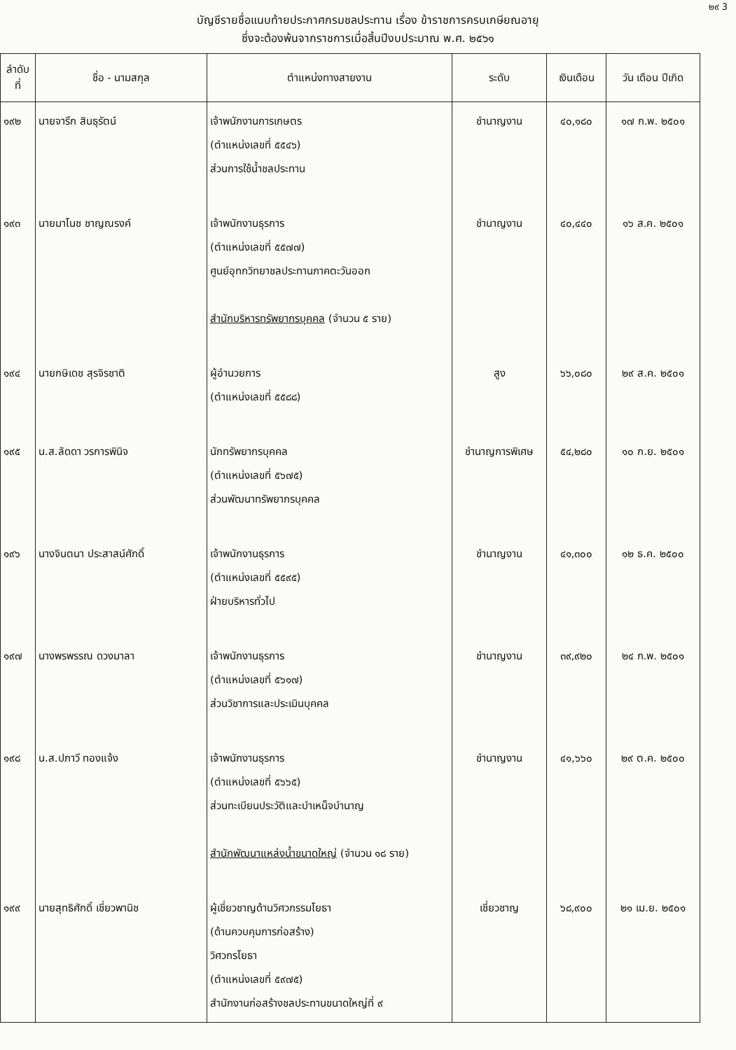๒๙ 3
บัญชีรายชื่อแนบท้ายประกาศกรมชลประทาน เรื่อง ข้าราชการครบเกษียณอายุ
ซึ่งจะต้องพ้นจากราชการเมื่อสิ้นปีงบประมาณ พ.ศ. ๒๕๖๑
| ลำดับ ที่ | ชื่อ - นามสกุล | ตำแหน่งทางสายงาน | ระดับ | เงินเดือน | วัน เดือน ปีเกิด |
| --- | --- | --- | --- | --- | --- |
| ๑๙๒ | นายจารึก สินธุรัตน์ | เจ้าพนักงานการเกษตร (ตำแหน่งเลขที่ ๕๕๔๖) ส่วนการใช้น้ำชลประทาน | ชำนาญงาน | ๔๐,๑๘๐ | ๑๗ ก.พ. ๒๕๐๑ |
| ๑๙๓ | นายมาโนช ชาญณรงค์ | เจ้าพนักงานธุรการ (ตำแหน่งเลขที่ ๕๕๗๗) ศูนย์อุทกวิทยาชลประทานภาคตะวันออก สำนักบริหารทรัพยากรบุคคล (จำนวน ๕ ราย) | ชำนาญงาน | ๔๐,๔๔๐ | ๑๖ ส.ค. ๒๕๐๑ |
| ๑๙๔ | นายกษิเดช สุรจิรชาติ | ผู้อำนวยการ (ตำแหน่งเลขที่ ๕๕๘๘) | สูง | ๖๖,๐๘๐ | ๒๙ ส.ค. ๒๕๐๑ |
| ๑๙๕ | น.ส.ลัดดา วรการพินิจ | นักทรัพยากรบุคคล (ตำแหน่งเลขที่ ๕๖๗๕) ส่วนพัฒนาทรัพยากรบุคคล | ชำนาญการพิเศษ | ๕๔,๒๘๐ | ๑๐ ก.ย. ๒๕๐๑ |
| ๑๙๖ | นางจินตนา ประสาสน์ศักดิ์ | เจ้าพนักงานธุรการ (ตำแหน่งเลขที่ ๕๕๙๕) ฝ่ายบริหารทั่วไป | ชำนาญงาน | ๔๑,๓๐๐ | ๑๒ ธ.ค. ๒๕๐๐ |
| ๑๙๗ | นางพรพรรณ ดวงมาลา | เจ้าพนักงานธุรการ (ตำแหน่งเลขที่ ๕๖๑๗) ส่วนวิชาการและประเมินบุคคล | ชำนาญงาน | ๓๙,๙๒๐ | ๒๔ ก.พ. ๒๕๐๑ |
| ๑๙๘ | น.ส.ปภาวี ทองแจ้ง | เจ้าพนักงานธุรการ (ตำแหน่งเลขที่ ๕๖๖๕) ส่วนทะเบียนประวัติและบำเหน็จบำนาญ สำนักพัฒนาแหล่งน้ำขนาดใหญ่ (จำนวน ๑๘ ราย) | ชำนาญงาน | ๔๑,๖๖๐ | ๒๙ ต.ค. ๒๕๐๐ |
| ๑๙๙ | นายสุทธิศักดิ์ เชี่ยวพานิช | ผู้เชี่ยวชาญด้านวิศวกรรมโยธา (ด้านควบคุมการก่อสร้าง) วิศวกรโยธา (ตำแหน่งเลขที่ ๕๙๗๕) สำนักงานก่อสร้างชลประทานขนาดใหญ่ที่ ๙ | เชี่ยวชาญ | ๖๘,๙๐๐ | ๒๑ เม.ย. ๒๕๐๑ |